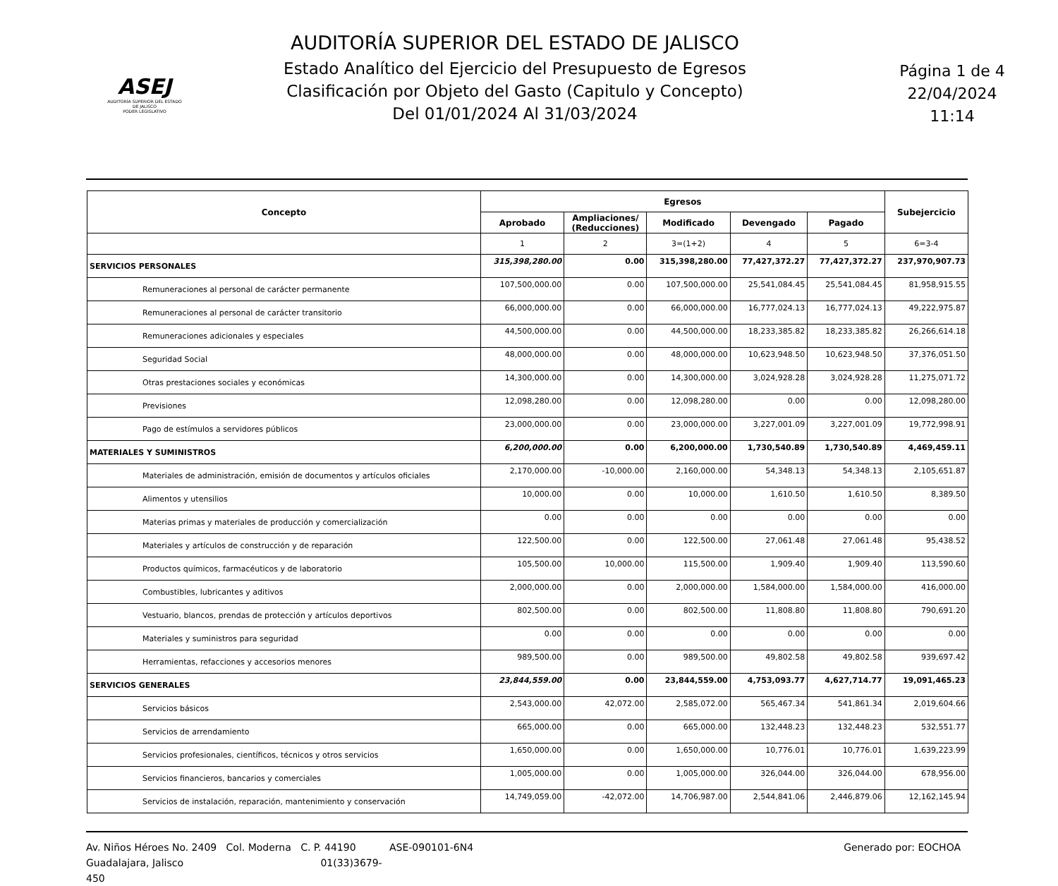ASEJ
AUDITORÍA SUPERIOR DEL ESTADO DE JALISCO
PODER LEGISLATIVO
AUDITORÍA SUPERIOR DEL ESTADO DE JALISCO
Estado Analítico del Ejercicio del Presupuesto de Egresos
Clasificación por Objeto del Gasto (Capitulo y Concepto)
Del 01/01/2024 Al 31/03/2024
Página 1 de 4
22/04/2024
11:14
| Concepto | Egresos | | | | | Subejercicio |
| --- | --- | --- | --- | --- | --- | --- |
| | Aprobado | Ampliaciones/ (Reducciones) | Modificado | Devengado | Pagado | |
| | 1 | 2 | 3=(1+2) | 4 | 5 | 6=3-4 |
| SERVICIOS PERSONALES | 315,398,280.00 | 0.00 | 315,398,280.00 | 77,427,372.27 | 77,427,372.27 | 237,970,907.73 |
| Remuneraciones al personal de carácter permanente | 107,500,000.00 | 0.00 | 107,500,000.00 | 25,541,084.45 | 25,541,084.45 | 81,958,915.55 |
| Remuneraciones al personal de carácter transitorio | 66,000,000.00 | 0.00 | 66,000,000.00 | 16,777,024.13 | 16,777,024.13 | 49,222,975.87 |
| Remuneraciones adicionales y especiales | 44,500,000.00 | 0.00 | 44,500,000.00 | 18,233,385.82 | 18,233,385.82 | 26,266,614.18 |
| Seguridad Social | 48,000,000.00 | 0.00 | 48,000,000.00 | 10,623,948.50 | 10,623,948.50 | 37,376,051.50 |
| Otras prestaciones sociales y económicas | 14,300,000.00 | 0.00 | 14,300,000.00 | 3,024,928.28 | 3,024,928.28 | 11,275,071.72 |
| Previsiones | 12,098,280.00 | 0.00 | 12,098,280.00 | 0.00 | 0.00 | 12,098,280.00 |
| Pago de estímulos a servidores públicos | 23,000,000.00 | 0.00 | 23,000,000.00 | 3,227,001.09 | 3,227,001.09 | 19,772,998.91 |
| MATERIALES Y SUMINISTROS | 6,200,000.00 | 0.00 | 6,200,000.00 | 1,730,540.89 | 1,730,540.89 | 4,469,459.11 |
| Materiales de administración, emisión de documentos y artículos oficiales | 2,170,000.00 | -10,000.00 | 2,160,000.00 | 54,348.13 | 54,348.13 | 2,105,651.87 |
| Alimentos y utensilios | 10,000.00 | 0.00 | 10,000.00 | 1,610.50 | 1,610.50 | 8,389.50 |
| Materias primas y materiales de producción y comercialización | 0.00 | 0.00 | 0.00 | 0.00 | 0.00 | 0.00 |
| Materiales y artículos de construcción y de reparación | 122,500.00 | 0.00 | 122,500.00 | 27,061.48 | 27,061.48 | 95,438.52 |
| Productos químicos, farmacéuticos y de laboratorio | 105,500.00 | 10,000.00 | 115,500.00 | 1,909.40 | 1,909.40 | 113,590.60 |
| Combustibles, lubricantes y aditivos | 2,000,000.00 | 0.00 | 2,000,000.00 | 1,584,000.00 | 1,584,000.00 | 416,000.00 |
| Vestuario, blancos, prendas de protección y artículos deportivos | 802,500.00 | 0.00 | 802,500.00 | 11,808.80 | 11,808.80 | 790,691.20 |
| Materiales y suministros para seguridad | 0.00 | 0.00 | 0.00 | 0.00 | 0.00 | 0.00 |
| Herramientas, refacciones y accesorios menores | 989,500.00 | 0.00 | 989,500.00 | 49,802.58 | 49,802.58 | 939,697.42 |
| SERVICIOS GENERALES | 23,844,559.00 | 0.00 | 23,844,559.00 | 4,753,093.77 | 4,627,714.77 | 19,091,465.23 |
| Servicios básicos | 2,543,000.00 | 42,072.00 | 2,585,072.00 | 565,467.34 | 541,861.34 | 2,019,604.66 |
| Servicios de arrendamiento | 665,000.00 | 0.00 | 665,000.00 | 132,448.23 | 132,448.23 | 532,551.77 |
| Servicios profesionales, científicos, técnicos y otros servicios | 1,650,000.00 | 0.00 | 1,650,000.00 | 10,776.01 | 10,776.01 | 1,639,223.99 |
| Servicios financieros, bancarios y comerciales | 1,005,000.00 | 0.00 | 1,005,000.00 | 326,044.00 | 326,044.00 | 678,956.00 |
| Servicios de instalación, reparación, mantenimiento y conservación | 14,749,059.00 | -42,072.00 | 14,706,987.00 | 2,544,841.06 | 2,446,879.06 | 12,162,145.94 |
Av. Niños Héroes No. 2409 Col. Moderna C. P. 44190
Guadalajara, Jalisco 01(33)3679-450
ASE-090101-6N4 Generado por: EOCHOA